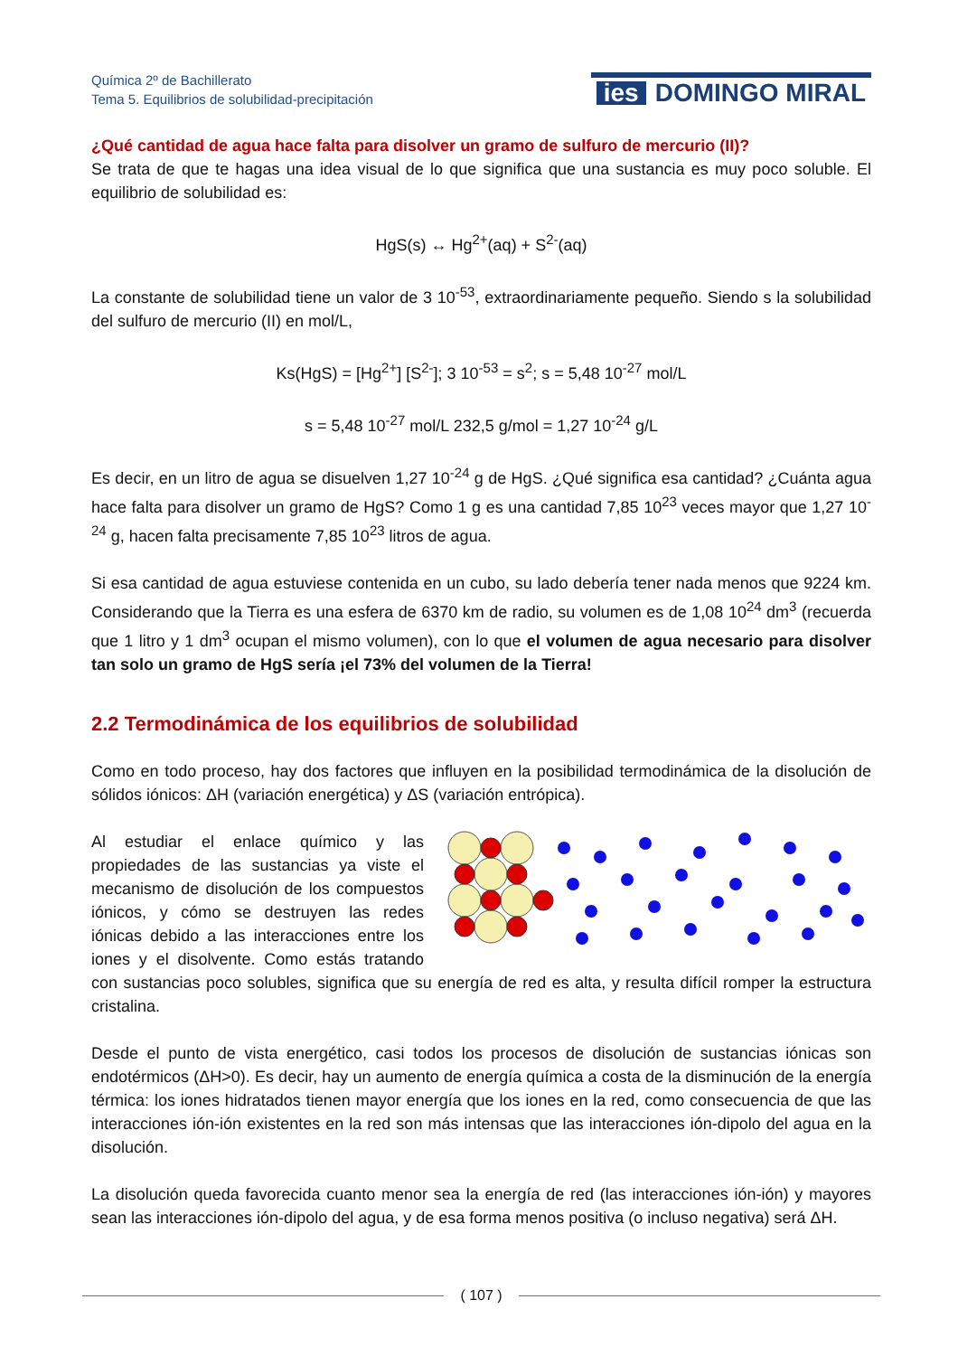Química 2º de Bachillerato
Tema 5. Equilibrios de solubilidad-precipitación
ies DOMINGO MIRAL
¿Qué cantidad de agua hace falta para disolver un gramo de sulfuro de mercurio (II)?
Se trata de que te hagas una idea visual de lo que significa que una sustancia es muy poco soluble. El equilibrio de solubilidad es:
HgS(s) ↔ Hg<sup>2+</sup>(aq) + S<sup>2-</sup>(aq)
La constante de solubilidad tiene un valor de 3 10<sup>-53</sup>, extraordinariamente pequeño. Siendo s la solubilidad del sulfuro de mercurio (II) en mol/L,
Ks(HgS) = [Hg<sup>2+</sup>] [S<sup>2-</sup>]; 3 10<sup>-53</sup> = s<sup>2</sup>; s = 5,48 10<sup>-27</sup> mol/L
s = 5,48 10<sup>-27</sup> mol/L 232,5 g/mol = 1,27 10<sup>-24</sup> g/L
Es decir, en un litro de agua se disuelven 1,27 10<sup>-24</sup> g de HgS. ¿Qué significa esa cantidad? ¿Cuánta agua hace falta para disolver un gramo de HgS? Como 1 g es una cantidad 7,85 10<sup>23</sup> veces mayor que 1,27 10<sup>-24</sup> g, hacen falta precisamente 7,85 10<sup>23</sup> litros de agua.
Si esa cantidad de agua estuviese contenida en un cubo, su lado debería tener nada menos que 9224 km. Considerando que la Tierra es una esfera de 6370 km de radio, su volumen es de 1,08 10<sup>24</sup> dm<sup>3</sup> (recuerda que 1 litro y 1 dm<sup>3</sup> ocupan el mismo volumen), con lo que el volumen de agua necesario para disolver tan solo un gramo de HgS sería ¡el 73% del volumen de la Tierra!
2.2 Termodinámica de los equilibrios de solubilidad
Como en todo proceso, hay dos factores que influyen en la posibilidad termodinámica de la disolución de sólidos iónicos: ΔH (variación energética) y ΔS (variación entrópica).
Al estudiar el enlace químico y las propiedades de las sustancias ya viste el mecanismo de disolución de los compuestos iónicos, y cómo se destruyen las redes iónicas debido a las interacciones entre los iones y el disolvente. Como estás tratando con sustancias poco solubles, significa que su energía de red es alta, y resulta difícil romper la estructura cristalina.
Desde el punto de vista energético, casi todos los procesos de disolución de sustancias iónicas son endotérmicos (ΔH>0). Es decir, hay un aumento de energía química a costa de la disminución de la energía térmica: los iones hidratados tienen mayor energía que los iones en la red, como consecuencia de que las interacciones ión-ión existentes en la red son más intensas que las interacciones ión-dipolo del agua en la disolución.
La disolución queda favorecida cuanto menor sea la energía de red (las interacciones ión-ión) y mayores sean las interacciones ión-dipolo del agua, y de esa forma menos positiva (o incluso negativa) será ΔH.
( 107 )